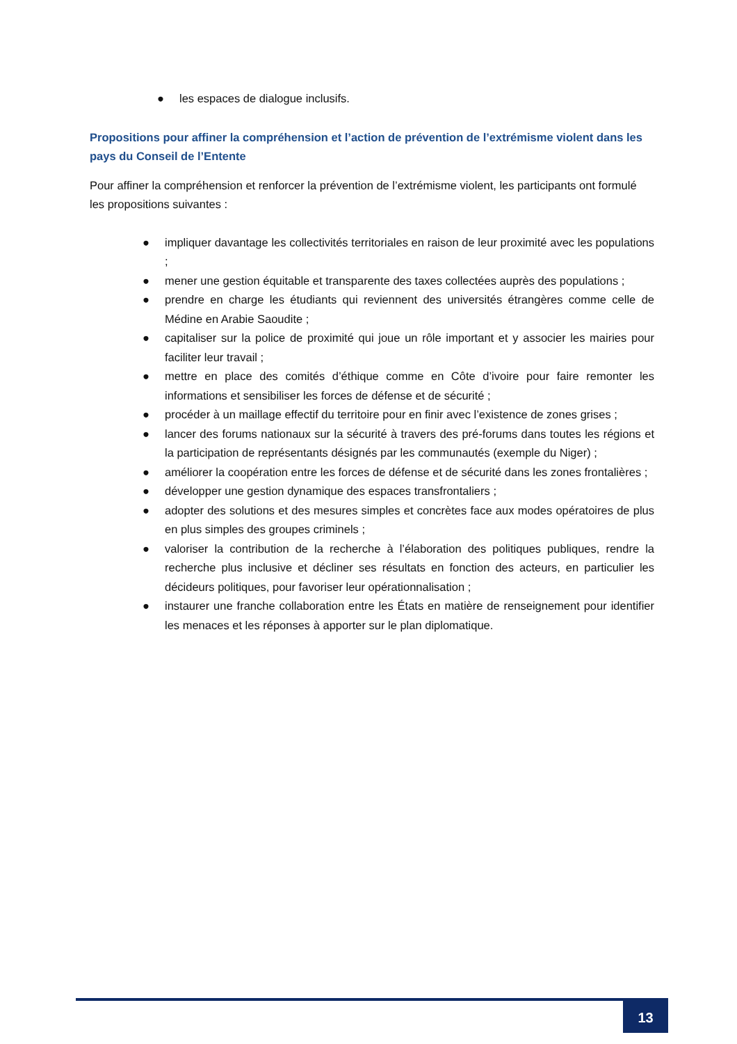● les espaces de dialogue inclusifs.
Propositions pour affiner la compréhension et l’action de prévention de l’extrémisme violent dans les pays du Conseil de l’Entente
Pour affiner la compréhension et renforcer la prévention de l’extrémisme violent, les participants ont formulé les propositions suivantes :
● impliquer davantage les collectivités territoriales en raison de leur proximité avec les populations ;
● mener une gestion équitable et transparente des taxes collectées auprès des populations ;
● prendre en charge les étudiants qui reviennent des universités étrangères comme celle de Médine en Arabie Saoudite ;
● capitaliser sur la police de proximité qui joue un rôle important et y associer les mairies pour faciliter leur travail ;
● mettre en place des comités d’éthique comme en Côte d’ivoire pour faire remonter les informations et sensibiliser les forces de défense et de sécurité ;
● procéder à un maillage effectif du territoire pour en finir avec l’existence de zones grises ;
● lancer des forums nationaux sur la sécurité à travers des pré-forums dans toutes les régions et la participation de représentants désignés par les communautés (exemple du Niger) ;
● améliorer la coopération entre les forces de défense et de sécurité dans les zones frontalières ;
● développer une gestion dynamique des espaces transfrontaliers ;
● adopter des solutions et des mesures simples et concrètes face aux modes opératoires de plus en plus simples des groupes criminels ;
● valoriser la contribution de la recherche à l’élaboration des politiques publiques, rendre la recherche plus inclusive et décliner ses résultats en fonction des acteurs, en particulier les décideurs politiques, pour favoriser leur opérationnalisation ;
● instaurer une franche collaboration entre les États en matière de renseignement pour identifier les menaces et les réponses à apporter sur le plan diplomatique.
13